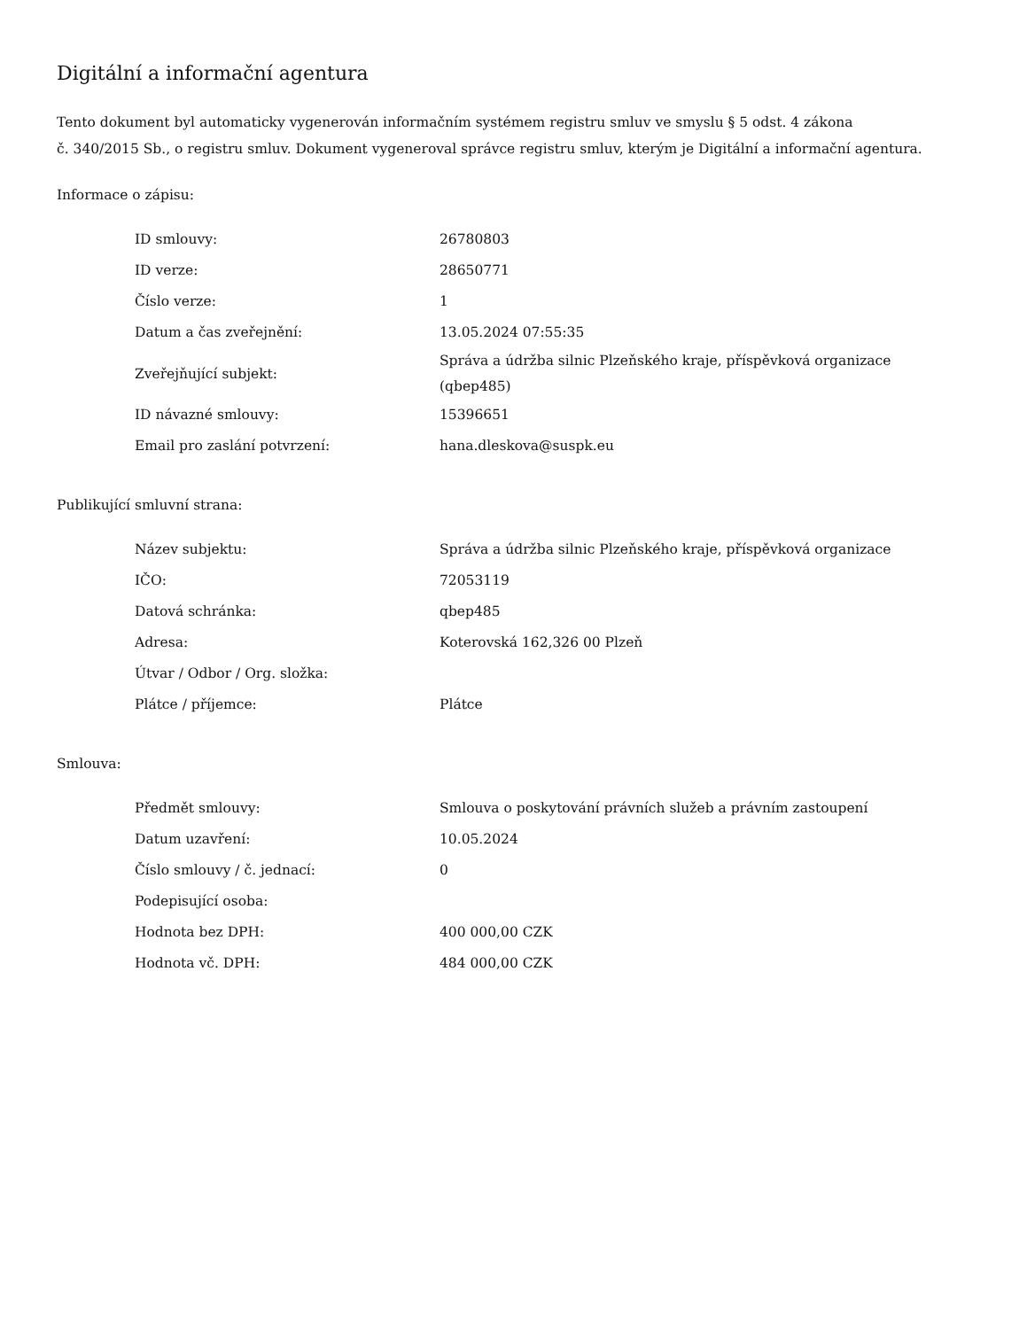Digitální a informační agentura
Tento dokument byl automaticky vygenerován informačním systémem registru smluv ve smyslu § 5 odst. 4 zákona
č. 340/2015 Sb., o registru smluv. Dokument vygeneroval správce registru smluv, kterým je Digitální a informační agentura.
Informace o zápisu:
| ID smlouvy: | 26780803 |
| ID verze: | 28650771 |
| Číslo verze: | 1 |
| Datum a čas zveřejnění: | 13.05.2024 07:55:35 |
| Zveřejňující subjekt: | Správa a údržba silnic Plzeňského kraje, příspěvková organizace (qbep485) |
| ID návazné smlouvy: | 15396651 |
| Email pro zaslání potvrzení: | hana.dleskova@suspk.eu |
Publikující smluvní strana:
| Název subjektu: | Správa a údržba silnic Plzeňského kraje, příspěvková organizace |
| IČO: | 72053119 |
| Datová schránka: | qbep485 |
| Adresa: | Koterovská 162,326 00 Plzeň |
| Útvar / Odbor / Org. složka: | |
| Plátce / příjemce: | Plátce |
Smlouva:
| Předmět smlouvy: | Smlouva o poskytování právních služeb a právním zastoupení |
| Datum uzavření: | 10.05.2024 |
| Číslo smlouvy / č. jednací: | 0 |
| Podepisující osoba: | |
| Hodnota bez DPH: | 400 000,00 CZK |
| Hodnota vč. DPH: | 484 000,00 CZK |